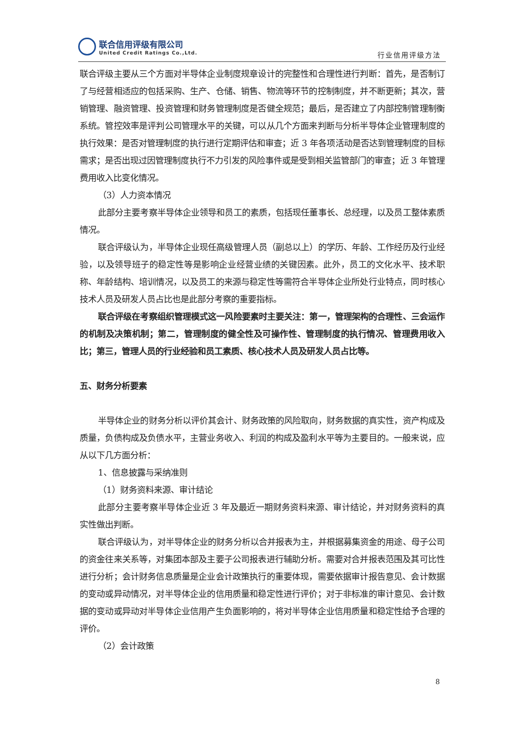联合信用评级有限公司
United Credit Ratings Co.,Ltd.
行业信用评级方法
联合评级主要从三个方面对半导体企业制度规章设计的完整性和合理性进行判断：首先，是否制订了与经营相适应的包括采购、生产、仓储、销售、物流等环节的控制制度，并不断更新；其次，营销管理、融资管理、投资管理和财务管理制度是否健全规范；最后，是否建立了内部控制管理制衡系统。管控效率是评判公司管理水平的关键，可以从几个方面来判断与分析半导体企业管理制度的执行效果：是否对管理制度的执行进行定期评估和审查；近 3 年各项活动是否达到管理制度的目标需求；是否出现过因管理制度执行不力引发的风险事件或是受到相关监管部门的审查；近 3 年管理费用收入比变化情况。
（3）人力资本情况
此部分主要考察半导体企业领导和员工的素质，包括现任董事长、总经理，以及员工整体素质情况。
联合评级认为，半导体企业现任高级管理人员（副总以上）的学历、年龄、工作经历及行业经验，以及领导班子的稳定性等是影响企业经营业绩的关键因素。此外，员工的文化水平、技术职称、年龄结构、培训情况，以及员工的来源与稳定性等需符合半导体企业所处行业特点，同时核心技术人员及研发人员占比也是此部分考察的重要指标。
联合评级在考察组织管理模式这一风险要素时主要关注：第一，管理架构的合理性、三会运作的机制及决策机制；第二，管理制度的健全性及可操作性、管理制度的执行情况、管理费用收入比；第三，管理人员的行业经验和员工素质、核心技术人员及研发人员占比等。
五、财务分析要素
半导体企业的财务分析以评价其会计、财务政策的风险取向，财务数据的真实性，资产构成及质量，负债构成及负债水平，主营业务收入、利润的构成及盈利水平等为主要目的。一般来说，应从以下几方面分析：
1、信息披露与采纳准则
（1）财务资料来源、审计结论
此部分主要考察半导体企业近 3 年及最近一期财务资料来源、审计结论，并对财务资料的真实性做出判断。
联合评级认为，对半导体企业的财务分析以合并报表为主，并根据募集资金的用途、母子公司的资金往来关系等，对集团本部及主要子公司报表进行辅助分析。需要对合并报表范围及其可比性进行分析；会计财务信息质量是企业会计政策执行的重要体现，需要依据审计报告意见、会计数据的变动或异动情况，对半导体企业的信用质量和稳定性进行评价；对于非标准的审计意见、会计数据的变动或异动对半导体企业信用产生负面影响的，将对半导体企业信用质量和稳定性给予合理的评价。
（2）会计政策
8